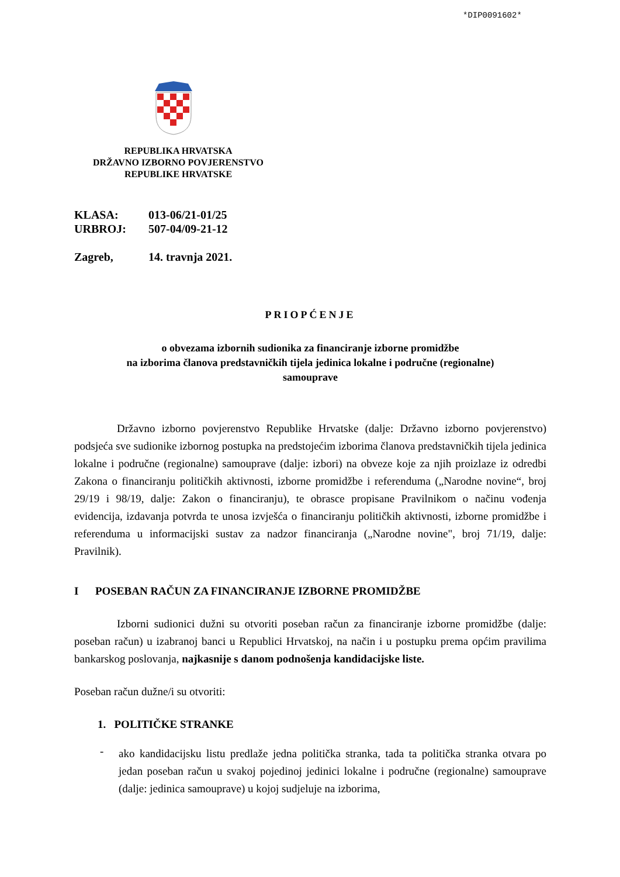*DIP0091602*
REPUBLIKA HRVATSKA
DRŽAVNO IZBORNO POVJERENSTVO
REPUBLIKE HRVATSKE
KLASA: 013-06/21-01/25
URBROJ: 507-04/09-21-12
Zagreb, 14. travnja 2021.
PRIOPĆENJE
o obvezama izbornih sudionika za financiranje izborne promidžbe
na izborima članova predstavničkih tijela jedinica lokalne i područne (regionalne)
samouprave
Državno izborno povjerenstvo Republike Hrvatske (dalje: Državno izborno povjerenstvo) podsjeća sve sudionike izbornog postupka na predstojećim izborima članova predstavničkih tijela jedinica lokalne i područne (regionalne) samouprave (dalje: izbori) na obveze koje za njih proizlaze iz odredbi Zakona o financiranju političkih aktivnosti, izborne promidžbe i referenduma („Narodne novine“, broj 29/19 i 98/19, dalje: Zakon o financiranju), te obrasce propisane Pravilnikom o načinu vođenja evidencija, izdavanja potvrda te unosa izvješća o financiranju političkih aktivnosti, izborne promidžbe i referenduma u informacijski sustav za nadzor financiranja („Narodne novine", broj 71/19, dalje: Pravilnik).
I POSEBAN RAČUN ZA FINANCIRANJE IZBORNE PROMIDŽBE
Izborni sudionici dužni su otvoriti poseban račun za financiranje izborne promidžbe (dalje: poseban račun) u izabranoj banci u Republici Hrvatskoj, na način i u postupku prema općim pravilima bankarskog poslovanja, najkasnije s danom podnošenja kandidacijske liste.
Poseban račun dužne/i su otvoriti:
1. POLITIČKE STRANKE
-
ako kandidacijsku listu predlaže jedna politička stranka, tada ta politička stranka otvara po jedan poseban račun u svakoj pojedinoj jedinici lokalne i područne (regionalne) samouprave (dalje: jedinica samouprave) u kojoj sudjeluje na izborima,